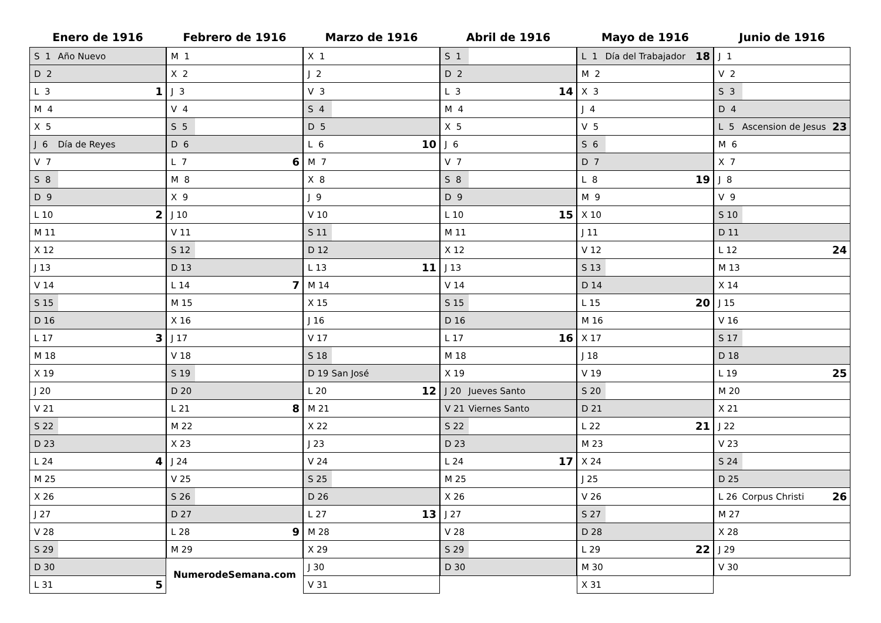Enero de 1916
| S 1 | Año Nuevo | |
| D 2 | | |
| L 3 | | 1 |
| M 4 | | |
| X 5 | | |
| J 6 | Día de Reyes | |
| V 7 | | |
| S 8 | | |
| D 9 | | |
| L 10 | | 2 |
| M 11 | | |
| X 12 | | |
| J 13 | | |
| V 14 | | |
| S 15 | | |
| D 16 | | |
| L 17 | | 3 |
| M 18 | | |
| X 19 | | |
| J 20 | | |
| V 21 | | |
| S 22 | | |
| D 23 | | |
| L 24 | | 4 |
| M 25 | | |
| X 26 | | |
| J 27 | | |
| V 28 | | |
| S 29 | | |
| D 30 | | |
| L 31 | | 5 |
Febrero de 1916
| M 1 | | |
| X 2 | | |
| J 3 | | |
| V 4 | | |
| S 5 | | |
| D 6 | | |
| L 7 | | 6 |
| M 8 | | |
| X 9 | | |
| J 10 | | |
| V 11 | | |
| S 12 | | |
| D 13 | | |
| L 14 | | 7 |
| M 15 | | |
| X 16 | | |
| J 17 | | |
| V 18 | | |
| S 19 | | |
| D 20 | | |
| L 21 | | 8 |
| M 22 | | |
| X 23 | | |
| J 24 | | |
| V 25 | | |
| S 26 | | |
| D 27 | | |
| L 28 | | 9 |
| M 29 | | |
NumerodeSemana.com
Marzo de 1916
| X 1 | | |
| J 2 | | |
| V 3 | | |
| S 4 | | |
| D 5 | | |
| L 6 | | 10 |
| M 7 | | |
| X 8 | | |
| J 9 | | |
| V 10 | | |
| S 11 | | |
| D 12 | | |
| L 13 | | 11 |
| M 14 | | |
| X 15 | | |
| J 16 | | |
| V 17 | | |
| S 18 | | |
| D 19 | San José | |
| L 20 | | 12 |
| M 21 | | |
| X 22 | | |
| J 23 | | |
| V 24 | | |
| S 25 | | |
| D 26 | | |
| L 27 | | 13 |
| M 28 | | |
| X 29 | | |
| J 30 | | |
| V 31 | | |
Abril de 1916
| S 1 | | |
| D 2 | | |
| L 3 | | 14 |
| M 4 | | |
| X 5 | | |
| J 6 | | |
| V 7 | | |
| S 8 | | |
| D 9 | | |
| L 10 | | 15 |
| M 11 | | |
| X 12 | | |
| J 13 | | |
| V 14 | | |
| S 15 | | |
| D 16 | | |
| L 17 | | 16 |
| M 18 | | |
| X 19 | | |
| J 20 | Jueves Santo | |
| V 21 | Viernes Santo | |
| S 22 | | |
| D 23 | | |
| L 24 | | 17 |
| M 25 | | |
| X 26 | | |
| J 27 | | |
| V 28 | | |
| S 29 | | |
| D 30 | | |
Mayo de 1916
| L 1 | Día del Trabajador | 18 |
| M 2 | | |
| X 3 | | |
| J 4 | | |
| V 5 | | |
| S 6 | | |
| D 7 | | |
| L 8 | | 19 |
| M 9 | | |
| X 10 | | |
| J 11 | | |
| V 12 | | |
| S 13 | | |
| D 14 | | |
| L 15 | | 20 |
| M 16 | | |
| X 17 | | |
| J 18 | | |
| V 19 | | |
| S 20 | | |
| D 21 | | |
| L 22 | | 21 |
| M 23 | | |
| X 24 | | |
| J 25 | | |
| V 26 | | |
| S 27 | | |
| D 28 | | |
| L 29 | | 22 |
| M 30 | | |
| X 31 | | |
Junio de 1916
| J 1 | | |
| V 2 | | |
| S 3 | | |
| D 4 | | |
| L 5 | Ascension de Jesus | 23 |
| M 6 | | |
| X 7 | | |
| J 8 | | |
| V 9 | | |
| S 10 | | |
| D 11 | | |
| L 12 | | 24 |
| M 13 | | |
| X 14 | | |
| J 15 | | |
| V 16 | | |
| S 17 | | |
| D 18 | | |
| L 19 | | 25 |
| M 20 | | |
| X 21 | | |
| J 22 | | |
| V 23 | | |
| S 24 | | |
| D 25 | | |
| L 26 | Corpus Christi | 26 |
| M 27 | | |
| X 28 | | |
| J 29 | | |
| V 30 | | |